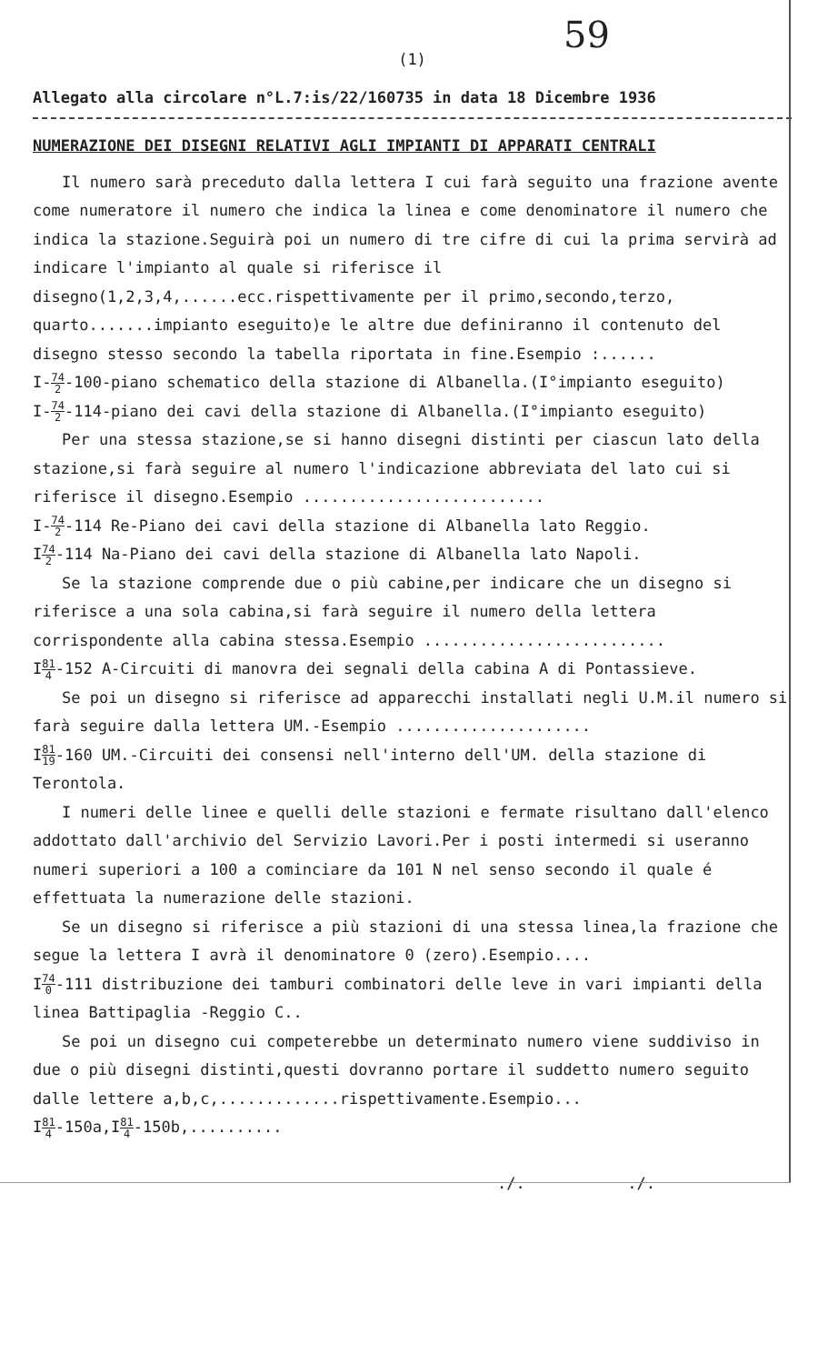59
(1)
Allegato alla circolare n°L.7:is/22/160735 in data 18 Dicembre 1936
NUMERAZIONE DEI DISEGNI RELATIVI AGLI IMPIANTI DI APPARATI CENTRALI
Il numero sarà preceduto dalla lettera I cui farà seguito una frazione avente come numeratore il numero che indica la linea e come denominatore il numero che indica la stazione.Seguirà poi un numero di tre cifre di cui la prima servirà ad indicare l'impianto al quale si riferisce il disegno(1,2,3,4,......ecc.rispettivamente per il primo,secondo,terzo, quarto.......impianto eseguito)e le altre due definiranno il contenuto del disegno stesso secondo la tabella riportata in fine.Esempio :......
I-74 2-100-piano schematico della stazione di Albanella.(I°impianto eseguito)
I-74 2-114-piano dei cavi della stazione di Albanella.(I°impianto eseguito)
Per una stessa stazione,se si hanno disegni distinti per ciascun lato della stazione,si farà seguire al numero l'indicazione abbreviata del lato cui si riferisce il disegno.Esempio ..........................
I-74 2-114 Re-Piano dei cavi della stazione di Albanella lato Reggio.
I74 2-114 Na-Piano dei cavi della stazione di Albanella lato Napoli.
Se la stazione comprende due o più cabine,per indicare che un disegno si riferisce a una sola cabina,si farà seguire il numero della lettera corrispondente alla cabina stessa.Esempio ..........................
I81 4-152 A-Circuiti di manovra dei segnali della cabina A di Pontassieve.
Se poi un disegno si riferisce ad apparecchi installati negli U.M.il numero si farà seguire dalla lettera UM.-Esempio .....................
I81 19-160 UM.-Circuiti dei consensi nell'interno dell'UM. della stazione di Terontola.
I numeri delle linee e quelli delle stazioni e fermate risultano dall'elenco addottato dall'archivio del Servizio Lavori.Per i posti intermedi si useranno numeri superiori a 100 a cominciare da 101 N nel senso secondo il quale é effettuata la numerazione delle stazioni.
Se un disegno si riferisce a più stazioni di una stessa linea,la frazione che segue la lettera I avrà il denominatore 0 (zero).Esempio....
I74 0-111 distribuzione dei tamburi combinatori delle leve in vari impianti della linea Battipaglia -Reggio C..
Se poi un disegno cui competerebbe un determinato numero viene suddiviso in due o più disegni distinti,questi dovranno portare il suddetto numero seguito dalle lettere a,b,c,.............rispettivamente.Esempio...
I81 4-150a,I81 4-150b,..........
./. ./.